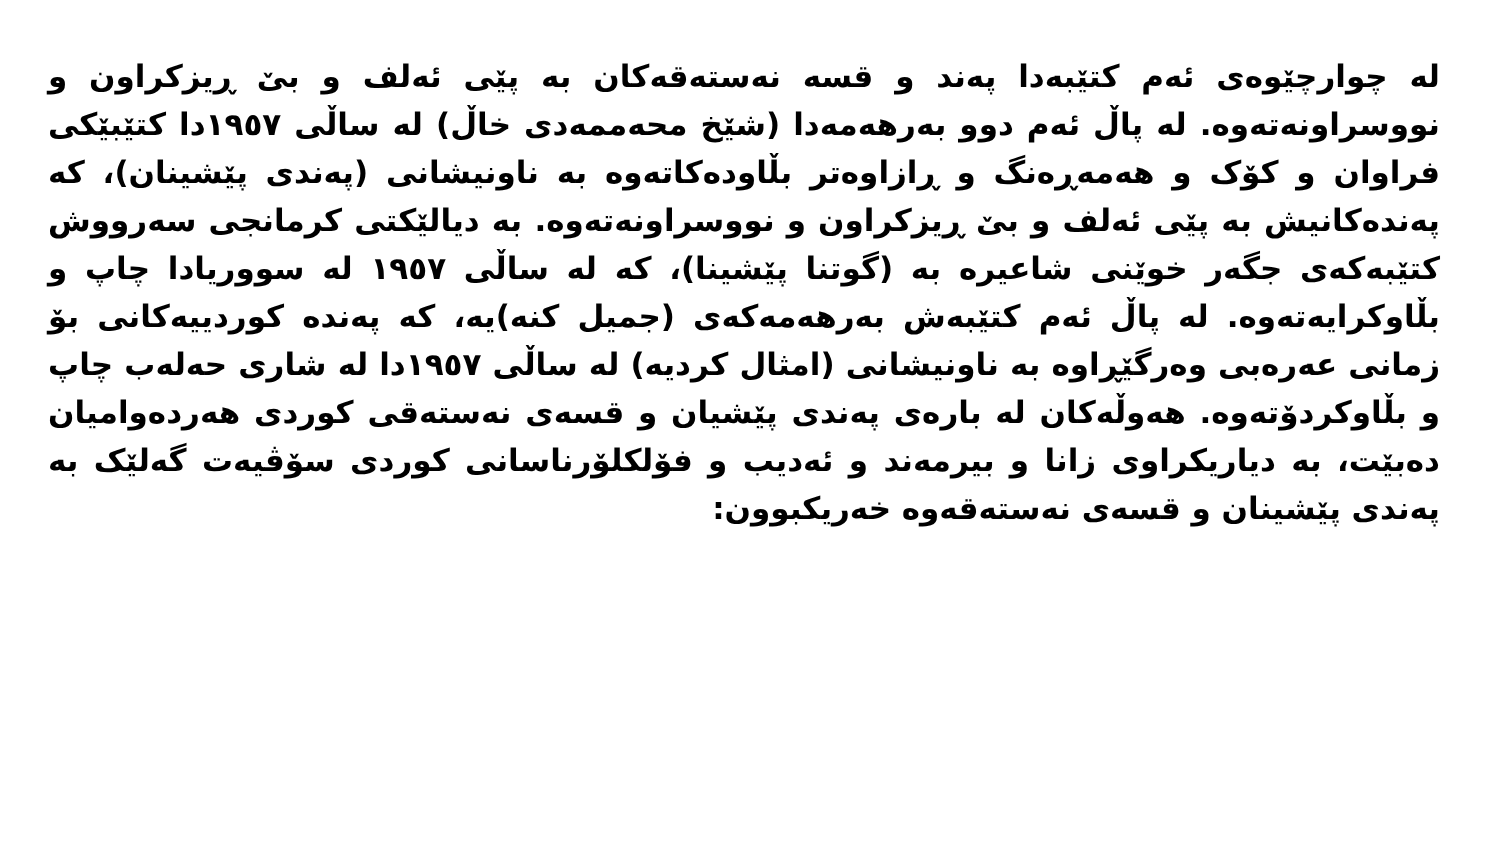لە چوارچێوەی ئەم کتێبەدا پەند و قسە نەستەقەکان بە پێی ئەلف و بێ ڕیزکراون و نووسراونەتەوە. لە پاڵ ئەم دوو بەرهەمەدا (شێخ محەممەدی خاڵ) لە ساڵی ١٩٥٧دا کتێبێکی فراوان و کۆک و هەمەڕەنگ و ڕازاوەتر بڵاودەکاتەوە بە ناونیشانی (پەندی پێشینان)، کە پەندەکانیش بە پێی ئەلف و بێ ڕیزکراون و نووسراونەتەوە. بە دیالێکتی کرمانجی سەرووش کتێبەکەی جگەر خوێنی شاعیرە بە (گوتنا پێشینا)، کە لە ساڵی ١٩٥٧ لە سووریادا چاپ و بڵاوکرایەتەوە. لە پاڵ ئەم کتێبەش بەرهەمەکەی (جمیل کنە)یە، کە پەندە کوردییەکانی بۆ زمانی عەرەبی وەرگێڕاوە بە ناونیشانی (امثال کردیە) لە ساڵی ١٩٥٧دا لە شاری حەلەب چاپ و بڵاوکردۆتەوە. هەوڵەکان لە بارەی پەندی پێشیان و قسەی نەستەقی کوردی هەردەوامیان دەبێت، بە دیاریکراوی زانا و بیرمەند و ئەدیب و فۆلکلۆرناسانی کوردی سۆڤیەت گەلێک بە پەندی پێشینان و قسەی نەستەقەوە خەریکبوون: